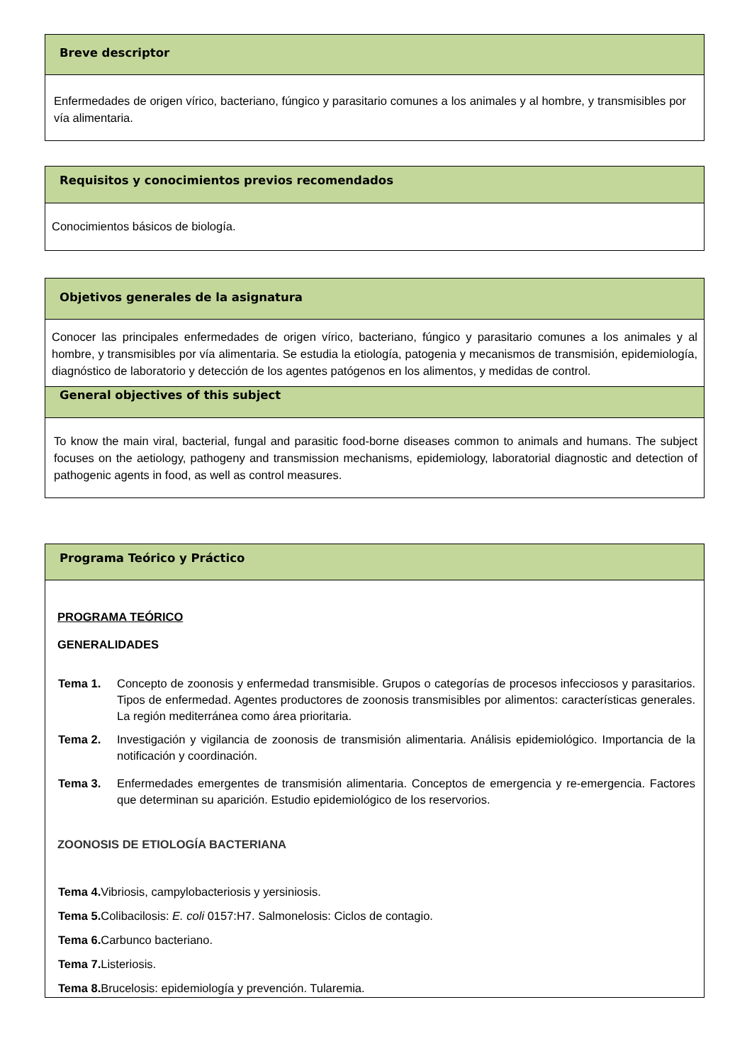Breve descriptor
Enfermedades de origen vírico, bacteriano, fúngico y parasitario comunes a los animales y al hombre, y transmisibles por vía alimentaria.
Requisitos y conocimientos previos recomendados
Conocimientos básicos de biología.
Objetivos generales de la asignatura
Conocer las principales enfermedades de origen vírico, bacteriano, fúngico y parasitario comunes a los animales y al hombre, y transmisibles por vía alimentaria. Se estudia la etiología, patogenia y mecanismos de transmisión, epidemiología, diagnóstico de laboratorio y detección de los agentes patógenos en los alimentos, y medidas de control.
General objectives of this subject
To know the main viral, bacterial, fungal and parasitic food-borne diseases common to animals and humans. The subject focuses on the aetiology, pathogeny and transmission mechanisms, epidemiology, laboratorial diagnostic and detection of pathogenic agents in food, as well as control measures.
Programa Teórico y Práctico
PROGRAMA TEÓRICO
GENERALIDADES
Tema 1. Concepto de zoonosis y enfermedad transmisible. Grupos o categorías de procesos infecciosos y parasitarios. Tipos de enfermedad. Agentes productores de zoonosis transmisibles por alimentos: características generales. La región mediterránea como área prioritaria.
Tema 2. Investigación y vigilancia de zoonosis de transmisión alimentaria. Análisis epidemiológico. Importancia de la notificación y coordinación.
Tema 3. Enfermedades emergentes de transmisión alimentaria. Conceptos de emergencia y re-emergencia. Factores que determinan su aparición. Estudio epidemiológico de los reservorios.
ZOONOSIS DE ETIOLOGÍA BACTERIANA
Tema 4. Vibriosis, campylobacteriosis y yersiniosis.
Tema 5. Colibacilosis: E. coli 0157:H7. Salmonelosis: Ciclos de contagio.
Tema 6. Carbunco bacteriano.
Tema 7. Listeriosis.
Tema 8. Brucelosis: epidemiología y prevención. Tularemia.